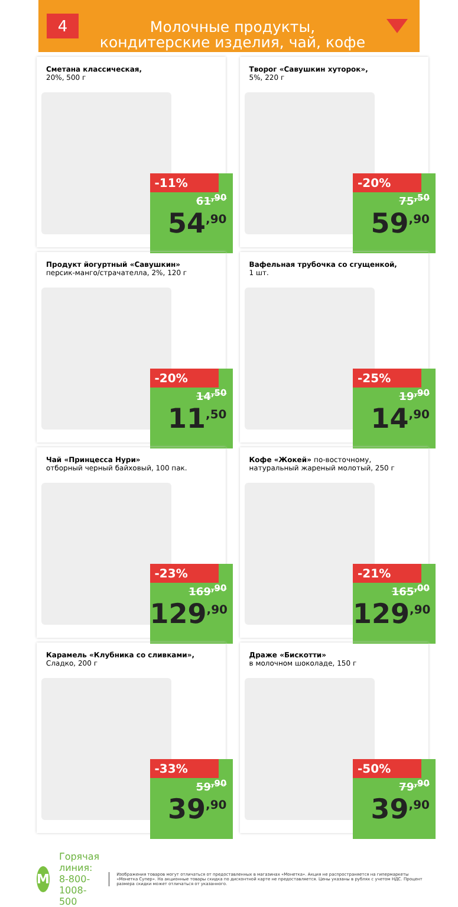4
Молочные продукты,
кондитерские изделия, чай, кофе
Сметана классическая,
20%, 500 г
-11%
61<sup>,90</sup>
54<sup>,90</sup>
Творог «Савушкин хуторок»,
5%, 220 г
-20%
75<sup>,50</sup>
59<sup>,90</sup>
Продукт йогуртный «Савушкин»
персик-манго/страчателла, 2%, 120 г
-20%
14<sup>,50</sup>
11<sup>,50</sup>
Вафельная трубочка со сгущенкой,
1 шт.
-25%
19<sup>,90</sup>
14<sup>,90</sup>
Чай «Принцесса Нури»
отборный черный байховый, 100 пак.
-23%
169<sup>,90</sup>
129<sup>,90</sup>
Кофе «Жокей» по-восточному,
натуральный жареный молотый, 250 г
-21%
165<sup>,00</sup>
129<sup>,90</sup>
Карамель «Клубника со сливками»,
Сладко, 200 г
-33%
59<sup>,90</sup>
39<sup>,90</sup>
Драже «Бискотти»
в молочном шоколаде, 150 г
-50%
79<sup>,90</sup>
39<sup>,90</sup>
М
Горячая линия:
8-800-1008-500
Изображения товаров могут отличаться от предоставленных в магазинах «Монетка». Акция не распространяется на гипермаркеты «Монетка Супер». На акционные товары скидка по дисконтной карте не предоставляется. Цены указаны в рублях с учетом НДС. Процент размера скидки может отличаться от указанного.